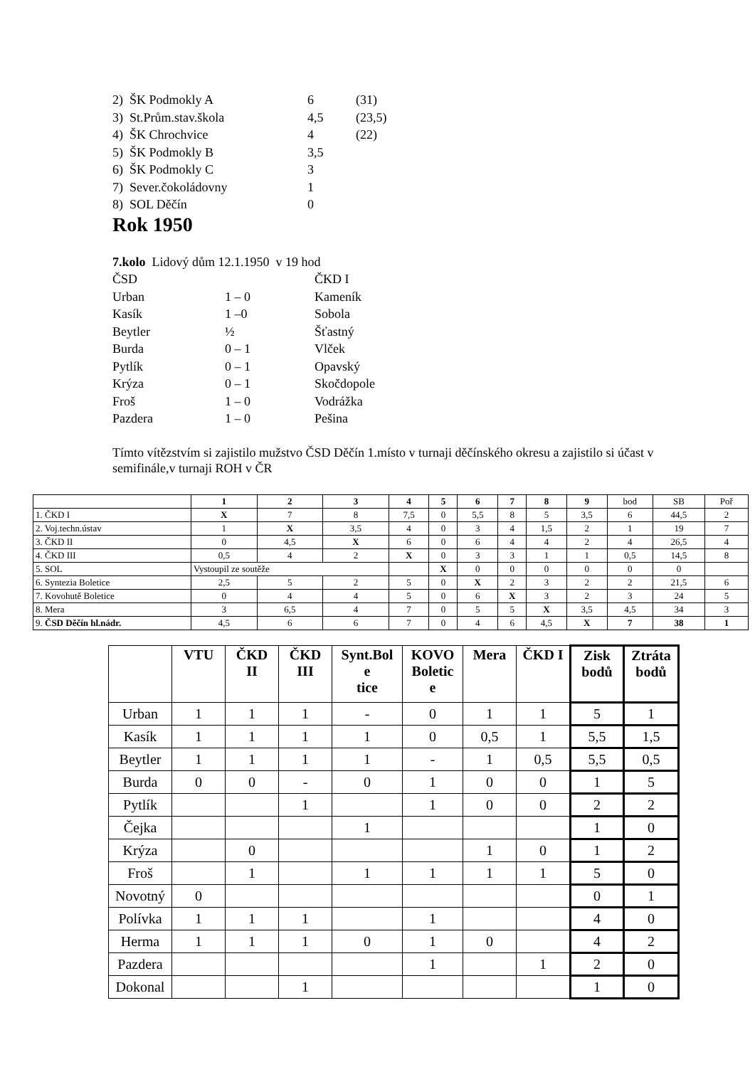2) ŠK Podmokly A 6 (31)
3) St.Prům.stav.škola 4,5 (23,5)
4) ŠK Chrochvice 4 (22)
5) ŠK Podmokly B 3,5
6) ŠK Podmokly C 3
7) Sever.čokoládovny 1
8) SOL Děčín 0
Rok 1950
7.kolo Lidový dům 12.1.1950 v 19 hod
ČSD ČKD I
Urban 1 – 0 Kameník
Kasík 1 –0 Sobola
Beytler ½ Šťastný
Burda 0 – 1 Vlček
Pytlík 0 – 1 Opavský
Krýza 0 – 1 Skočdopole
Froš 1 – 0 Vodrážka
Pazdera 1 – 0 Pešina
Tímto vítězstvím si zajistilo mužstvo ČSD Děčín 1.místo v turnaji děčínského okresu a zajistilo si účast v semifinále,v turnaji ROH v ČR
| | 1 | 2 | 3 | 4 | 5 | 6 | 7 | 8 | 9 | bod | SB | Poř |
| 1. ČKD I | X | 7 | 8 | 7,5 | 0 | 5,5 | 8 | 5 | 3,5 | 6 | 44,5 | 2 |
| 2. Voj.techn.ústav | 1 | X | 3,5 | 4 | 0 | 3 | 4 | 1,5 | 2 | 1 | 19 | 7 |
| 3. ČKD II | 0 | 4,5 | X | 6 | 0 | 6 | 4 | 4 | 2 | 4 | 26,5 | 4 |
| 4. ČKD III | 0,5 | 4 | 2 | X | 0 | 3 | 3 | 1 | 1 | 0,5 | 14,5 | 8 |
| 5. SOL | Vystoupil ze soutěže | | | | X | 0 | 0 | 0 | 0 | 0 | 0 | |
| 6. Syntezia Boletice | 2,5 | 5 | 2 | 5 | 0 | X | 2 | 3 | 2 | 2 | 21,5 | 6 |
| 7. Kovohutě Boletice | 0 | 4 | 4 | 5 | 0 | 6 | X | 3 | 2 | 3 | 24 | 5 |
| 8. Mera | 3 | 6,5 | 4 | 7 | 0 | 5 | 5 | X | 3,5 | 4,5 | 34 | 3 |
| 9. ČSD Děčín hl.nádr. | 4,5 | 6 | 6 | 7 | 0 | 4 | 6 | 4,5 | X | 7 | 38 | 1 |
| | VTU | ČKD II | ČKD III | Synt.Bol e tice | KOVO Boletic e | Mera | ČKD I | Zisk bodů | Ztráta bodů |
| --- | --- | --- | --- | --- | --- | --- | --- | --- | --- |
| Urban | 1 | 1 | 1 | - | 0 | 1 | 1 | 5 | 1 |
| Kasík | 1 | 1 | 1 | 1 | 0 | 0,5 | 1 | 5,5 | 1,5 |
| Beytler | 1 | 1 | 1 | 1 | - | 1 | 0,5 | 5,5 | 0,5 |
| Burda | 0 | 0 | - | 0 | 1 | 0 | 0 | 1 | 5 |
| Pytlík | | | 1 | | 1 | 0 | 0 | 2 | 2 |
| Čejka | | | | 1 | | | | 1 | 0 |
| Krýza | | 0 | | | | 1 | 0 | 1 | 2 |
| Froš | | 1 | | 1 | 1 | 1 | 1 | 5 | 0 |
| Novotný | 0 | | | | | | | 0 | 1 |
| Polívka | 1 | 1 | 1 | | 1 | | | 4 | 0 |
| Herma | 1 | 1 | 1 | 0 | 1 | 0 | | 4 | 2 |
| Pazdera | | | | | 1 | | 1 | 2 | 0 |
| Dokonal | | | 1 | | | | | 1 | 0 |